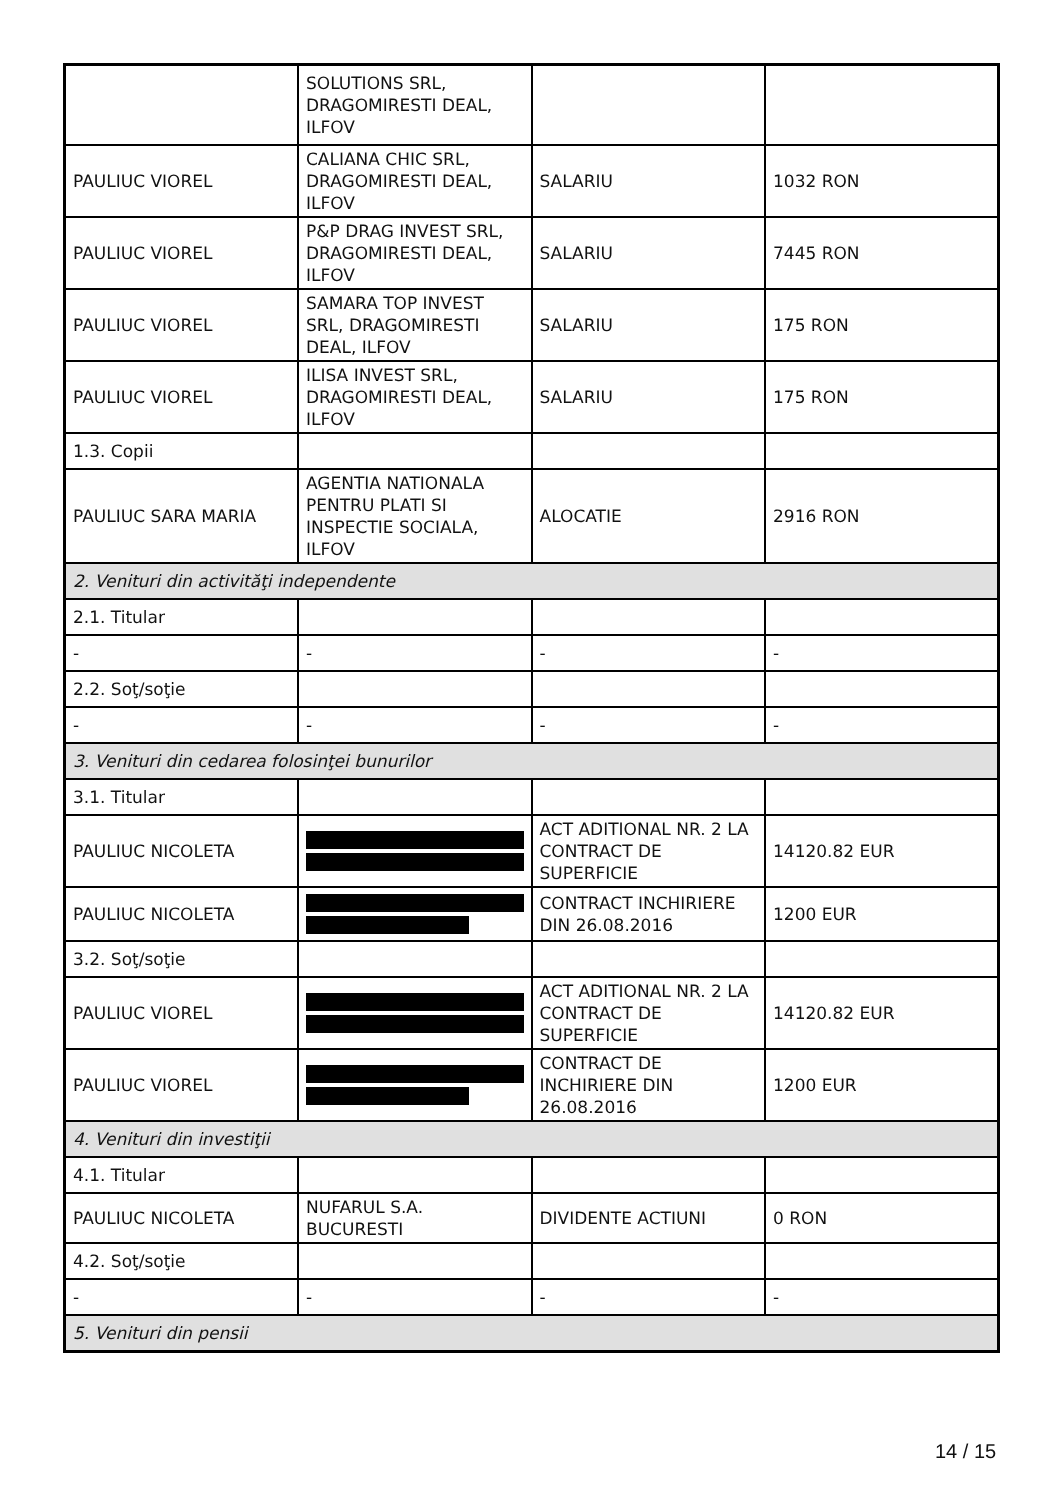| | SOLUTIONS SRL, DRAGOMIRESTI DEAL, ILFOV | | |
| PAULIUC VIOREL | CALIANA CHIC SRL, DRAGOMIRESTI DEAL, ILFOV | SALARIU | 1032 RON |
| PAULIUC VIOREL | P&P DRAG INVEST SRL, DRAGOMIRESTI DEAL, ILFOV | SALARIU | 7445 RON |
| PAULIUC VIOREL | SAMARA TOP INVEST SRL, DRAGOMIRESTI DEAL, ILFOV | SALARIU | 175 RON |
| PAULIUC VIOREL | ILISA INVEST SRL, DRAGOMIRESTI DEAL, ILFOV | SALARIU | 175 RON |
| 1.3. Copii | | | |
| PAULIUC SARA MARIA | AGENTIA NATIONALA PENTRU PLATI SI INSPECTIE SOCIALA, ILFOV | ALOCATIE | 2916 RON |
| 2. Venituri din activităţi independente | | | |
| 2.1. Titular | | | |
| - | - | - | - |
| 2.2. Soţ/soţie | | | |
| - | - | - | - |
| 3. Venituri din cedarea folosinţei bunurilor | | | |
| 3.1. Titular | | | |
| PAULIUC NICOLETA | | ACT ADITIONAL NR. 2 LA CONTRACT DE SUPERFICIE | 14120.82 EUR |
| PAULIUC NICOLETA | | CONTRACT INCHIRIERE DIN 26.08.2016 | 1200 EUR |
| 3.2. Soţ/soţie | | | |
| PAULIUC VIOREL | | ACT ADITIONAL NR. 2 LA CONTRACT DE SUPERFICIE | 14120.82 EUR |
| PAULIUC VIOREL | | CONTRACT DE INCHIRIERE DIN 26.08.2016 | 1200 EUR |
| 4. Venituri din investiţii | | | |
| 4.1. Titular | | | |
| PAULIUC NICOLETA | NUFARUL S.A. BUCURESTI | DIVIDENTE ACTIUNI | 0 RON |
| 4.2. Soţ/soţie | | | |
| - | - | - | - |
| 5. Venituri din pensii | | | |
14 / 15